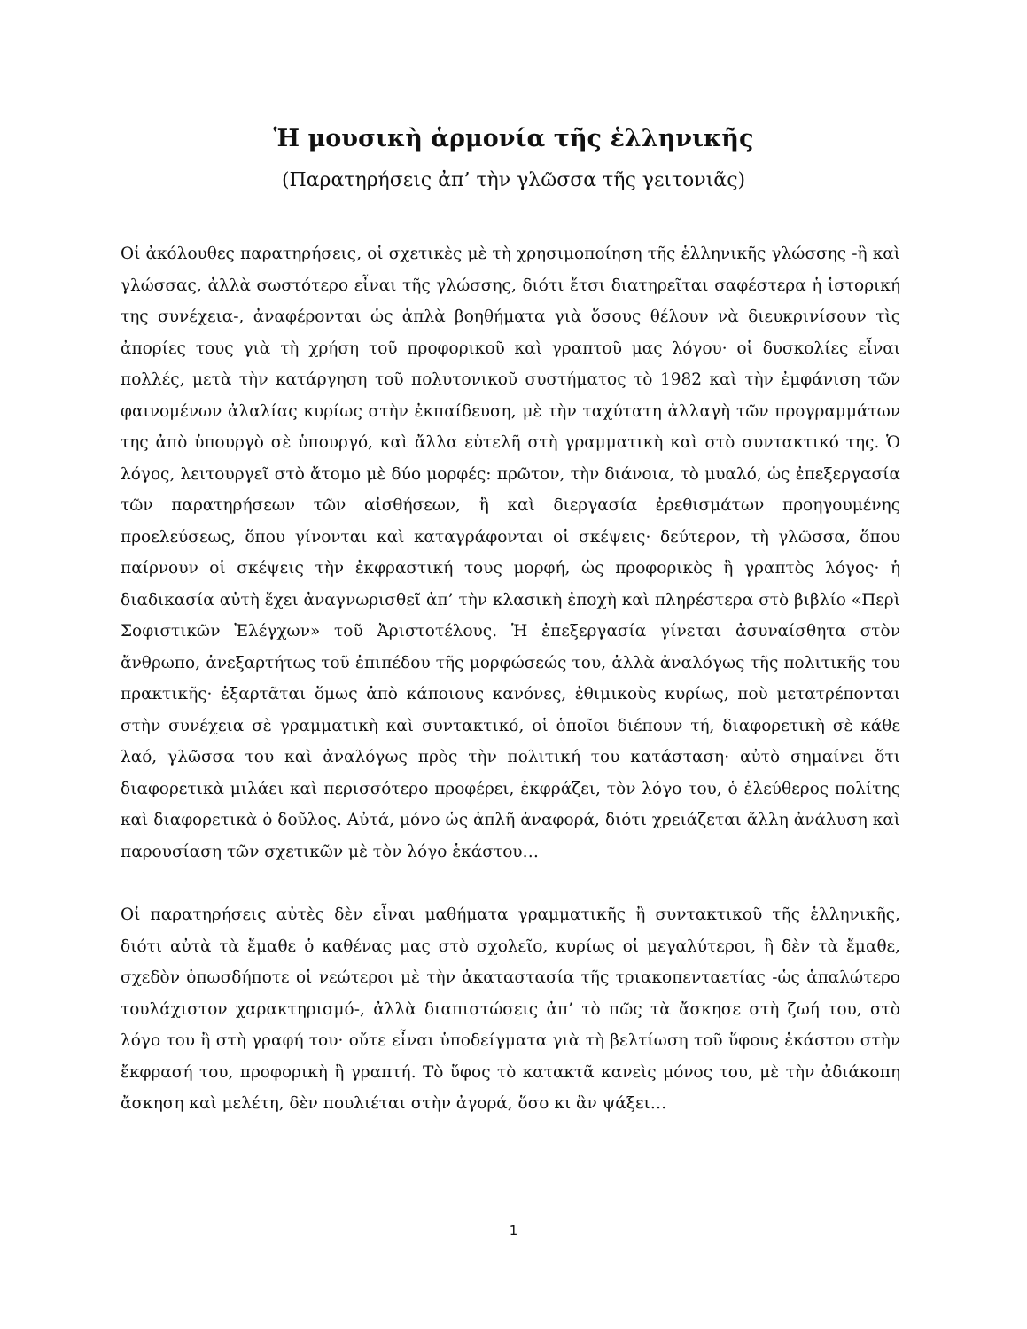Ἡ μουσικὴ ἁρμονία τῆς ἑλληνικῆς
(Παρατηρήσεις ἀπ’ τὴν γλῶσσα τῆς γειτονιᾶς)
Οἱ ἀκόλουθες παρατηρήσεις, οἱ σχετικὲς μὲ τὴ χρησιμοποίηση τῆς ἑλληνικῆς γλώσσης -ἢ καὶ γλώσσας, ἀλλὰ σωστότερο εἶναι τῆς γλώσσης, διότι ἔτσι διατηρεῖται σαφέστερα ἡ ἱστορική της συνέχεια-, ἀναφέρονται ὡς ἁπλὰ βοηθήματα γιὰ ὅσους θέλουν νὰ διευκρινίσουν τὶς ἀπορίες τους γιὰ τὴ χρήση τοῦ προφορικοῦ καὶ γραπτοῦ μας λόγου· οἱ δυσκολίες εἶναι πολλές, μετὰ τὴν κατάργηση τοῦ πολυτονικοῦ συστήματος τὸ 1982 καὶ τὴν ἐμφάνιση τῶν φαινομένων ἀλαλίας κυρίως στὴν ἐκπαίδευση, μὲ τὴν ταχύτατη ἀλλαγὴ τῶν προγραμμάτων της ἀπὸ ὑπουργὸ σὲ ὑπουργό, καὶ ἄλλα εὐτελῆ στὴ γραμματικὴ καὶ στὸ συντακτικό της. Ὁ λόγος, λειτουργεῖ στὸ ἄτομο μὲ δύο μορφές: πρῶτον, τὴν διάνοια, τὸ μυαλό, ὡς ἐπεξεργασία τῶν παρατηρήσεων τῶν αἰσθήσεων, ἢ καὶ διεργασία ἐρεθισμάτων προηγουμένης προελεύσεως, ὅπου γίνονται καὶ καταγράφονται οἱ σκέψεις· δεύτερον, τὴ γλῶσσα, ὅπου παίρνουν οἱ σκέψεις τὴν ἐκφραστική τους μορφή, ὡς προφορικὸς ἢ γραπτὸς λόγος· ἡ διαδικασία αὐτὴ ἔχει ἀναγνωρισθεῖ ἀπ’ τὴν κλασικὴ ἐποχὴ καὶ πληρέστερα στὸ βιβλίο «Περὶ Σοφιστικῶν Ἐλέγχων» τοῦ Ἀριστοτέλους. Ἡ ἐπεξεργασία γίνεται ἀσυναίσθητα στὸν ἄνθρωπο, ἀνεξαρτήτως τοῦ ἐπιπέδου τῆς μορφώσεώς του, ἀλλὰ ἀναλόγως τῆς πολιτικῆς του πρακτικῆς· ἐξαρτᾶται ὅμως ἀπὸ κάποιους κανόνες, ἐθιμικοὺς κυρίως, ποὺ μετατρέπονται στὴν συνέχεια σὲ γραμματικὴ καὶ συντακτικό, οἱ ὁποῖοι διέπουν τή, διαφορετικὴ σὲ κάθε λαό, γλῶσσα του καὶ ἀναλόγως πρὸς τὴν πολιτική του κατάσταση· αὐτὸ σημαίνει ὅτι διαφορετικὰ μιλάει καὶ περισσότερο προφέρει, ἐκφράζει, τὸν λόγο του, ὁ ἐλεύθερος πολίτης καὶ διαφορετικὰ ὁ δοῦλος. Αὐτά, μόνο ὡς ἁπλῆ ἀναφορά, διότι χρειάζεται ἄλλη ἀνάλυση καὶ παρουσίαση τῶν σχετικῶν μὲ τὸν λόγο ἑκάστου…
Οἱ παρατηρήσεις αὐτὲς δὲν εἶναι μαθήματα γραμματικῆς ἢ συντακτικοῦ τῆς ἑλληνικῆς, διότι αὐτὰ τὰ ἔμαθε ὁ καθένας μας στὸ σχολεῖο, κυρίως οἱ μεγαλύτεροι, ἢ δὲν τὰ ἔμαθε, σχεδὸν ὁπωσδήποτε οἱ νεώτεροι μὲ τὴν ἀκαταστασία τῆς τριακοπενταετίας -ὡς ἁπαλώτερο τουλάχιστον χαρακτηρισμό-, ἀλλὰ διαπιστώσεις ἀπ’ τὸ πῶς τὰ ἄσκησε στὴ ζωή του, στὸ λόγο του ἢ στὴ γραφή του· οὔτε εἶναι ὑποδείγματα γιὰ τὴ βελτίωση τοῦ ὕφους ἑκάστου στὴν ἔκφρασή του, προφορικὴ ἢ γραπτή. Τὸ ὕφος τὸ κατακτᾶ κανεὶς μόνος του, μὲ τὴν ἀδιάκοπη ἄσκηση καὶ μελέτη, δὲν πουλιέται στὴν ἀγορά, ὅσο κι ἂν ψάξει…
1